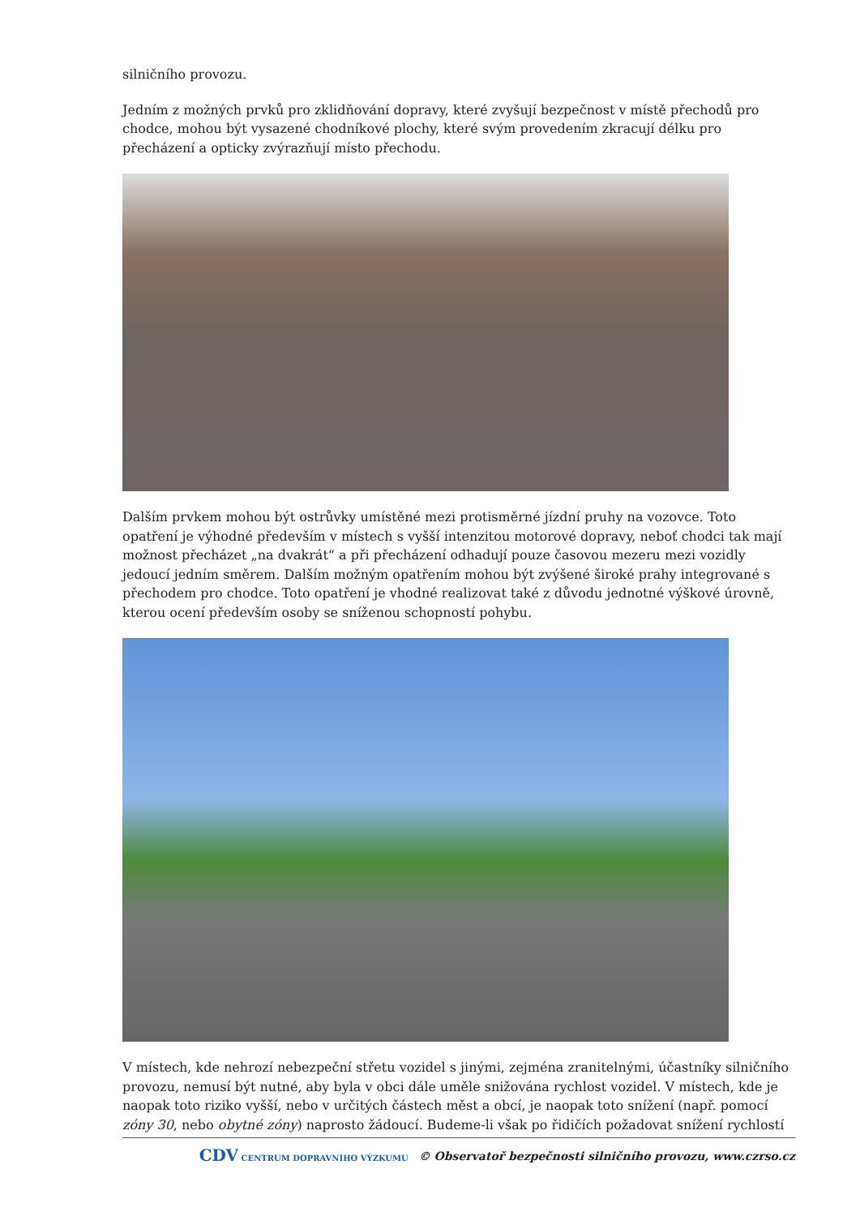silničního provozu.
Jedním z možných prvků pro zklidňování dopravy, které zvyšují bezpečnost v místě přechodů pro chodce, mohou být vysazené chodníkové plochy, které svým provedením zkracují délku pro přecházení a opticky zvýrazňují místo přechodu.
Dalším prvkem mohou být ostrůvky umístěné mezi protisměrné jízdní pruhy na vozovce. Toto opatření je výhodné především v místech s vyšší intenzitou motorové dopravy, neboť chodci tak mají možnost přecházet „na dvakrát“ a při přecházení odhadují pouze časovou mezeru mezi vozidly jedoucí jedním směrem. Dalším možným opatřením mohou být zvýšené široké prahy integrované s přechodem pro chodce. Toto opatření je vhodné realizovat také z důvodu jednotné výškové úrovně, kterou ocení především osoby se sníženou schopností pohybu.
V místech, kde nehrozí nebezpeční střetu vozidel s jinými, zejména zranitelnými, účastníky silničního provozu, nemusí být nutné, aby byla v obci dále uměle snižována rychlost vozidel. V místech, kde je naopak toto riziko vyšší, nebo v určitých částech měst a obcí, je naopak toto snížení (např. pomocí zóny 30, nebo obytné zóny) naprosto žádoucí. Budeme-li však po řidičích požadovat snížení rychlostí
CDV CENTRUM DOPRAVNÍHO VÝZKUMU © Observatoř bezpečnosti silničního provozu, www.czrso.cz